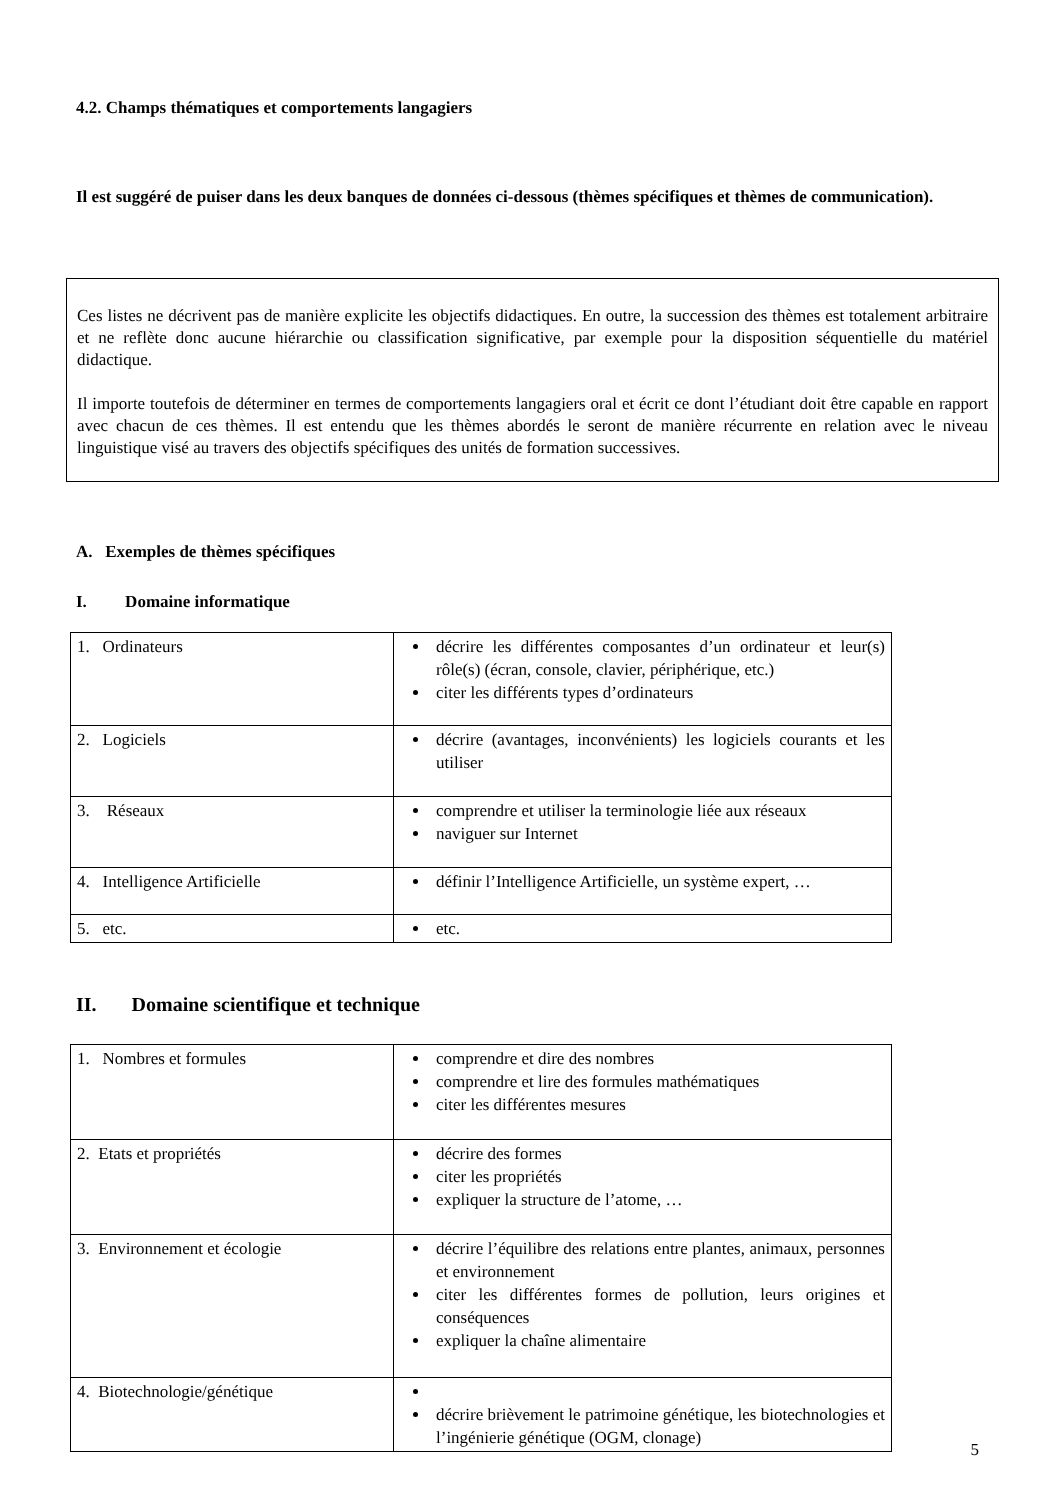4.2. Champs thématiques et comportements langagiers
Il est suggéré de puiser dans les deux banques de données ci-dessous (thèmes spécifiques et thèmes de communication).
Ces listes ne décrivent pas de manière explicite les objectifs didactiques. En outre, la succession des thèmes est totalement arbitraire et ne reflète donc aucune hiérarchie ou classification significative, par exemple pour la disposition séquentielle du matériel didactique.
Il importe toutefois de déterminer en termes de comportements langagiers oral et écrit ce dont l’étudiant doit être capable en rapport avec chacun de ces thèmes. Il est entendu que les thèmes abordés le seront de manière récurrente en relation avec le niveau linguistique visé au travers des objectifs spécifiques des unités de formation successives.
A. Exemples de thèmes spécifiques
I. Domaine informatique
| 1. Ordinateurs | décrire les différentes composantes d’un ordinateur et leur(s) rôle(s) (écran, console, clavier, périphérique, etc.) citer les différents types d’ordinateurs |
| 2. Logiciels | décrire (avantages, inconvénients) les logiciels courants et les utiliser |
| 3. Réseaux | comprendre et utiliser la terminologie liée aux réseaux naviguer sur Internet |
| 4. Intelligence Artificielle | définir l’Intelligence Artificielle, un système expert, … |
| 5. etc. | etc. |
II. Domaine scientifique et technique
| 1. Nombres et formules | comprendre et dire des nombres comprendre et lire des formules mathématiques citer les différentes mesures |
| 2. Etats et propriétés | décrire des formes citer les propriétés expliquer la structure de l’atome, … |
| 3. Environnement et écologie | décrire l’équilibre des relations entre plantes, animaux, personnes et environnement citer les différentes formes de pollution, leurs origines et conséquences expliquer la chaîne alimentaire |
| 4. Biotechnologie/génétique | décrire brièvement le patrimoine génétique, les biotechnologies et l’ingénierie génétique (OGM, clonage) |
5